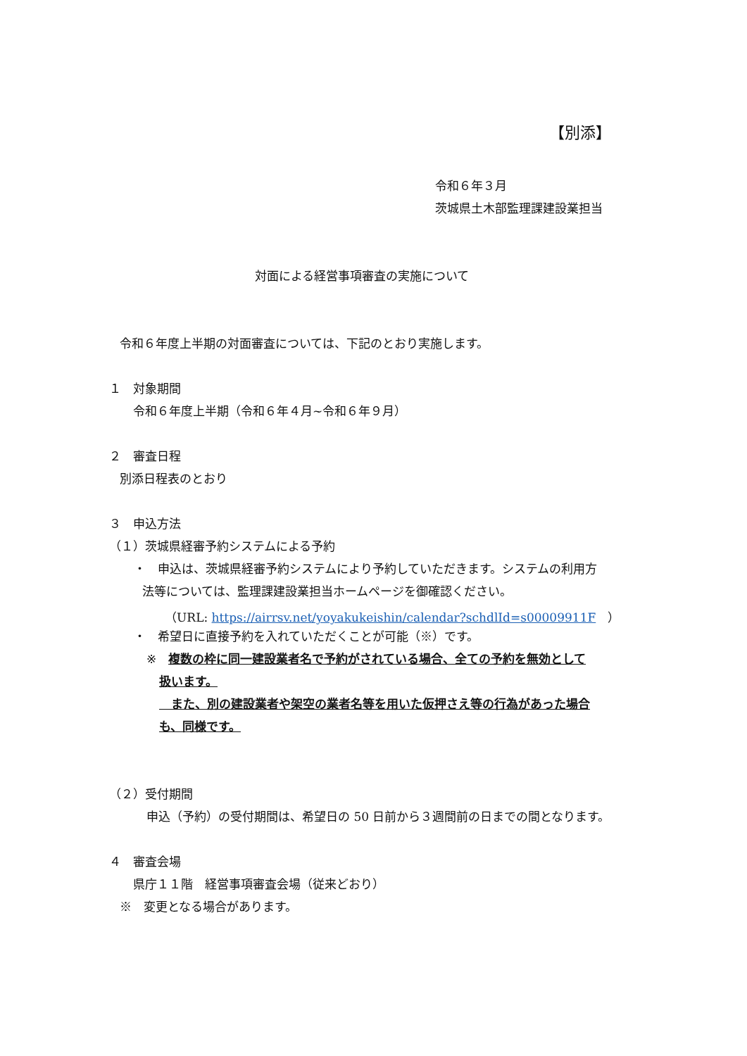【別添】
令和６年３月
茨城県土木部監理課建設業担当
対面による経営事項審査の実施について
令和６年度上半期の対面審査については、下記のとおり実施します。
１　対象期間
令和６年度上半期（令和６年４月~令和６年９月）
２　審査日程
別添日程表のとおり
３　申込方法
（１）茨城県経審予約システムによる予約
・　申込は、茨城県経審予約システムにより予約していただきます。システムの利用方
法等については、監理課建設業担当ホームページを御確認ください。
（URL: https://airrsv.net/yoyakukeishin/calendar?schdlId=s00009911F　）
・　希望日に直接予約を入れていただくことが可能（※）です。
※　複数の枠に同一建設業者名で予約がされている場合、全ての予約を無効として
扱います。
　また、別の建設業者や架空の業者名等を用いた仮押さえ等の行為があった場合
も、同様です。
（２）受付期間
申込（予約）の受付期間は、希望日の 50 日前から３週間前の日までの間となります。
４　審査会場
県庁１１階　経営事項審査会場（従来どおり）
※　変更となる場合があります。